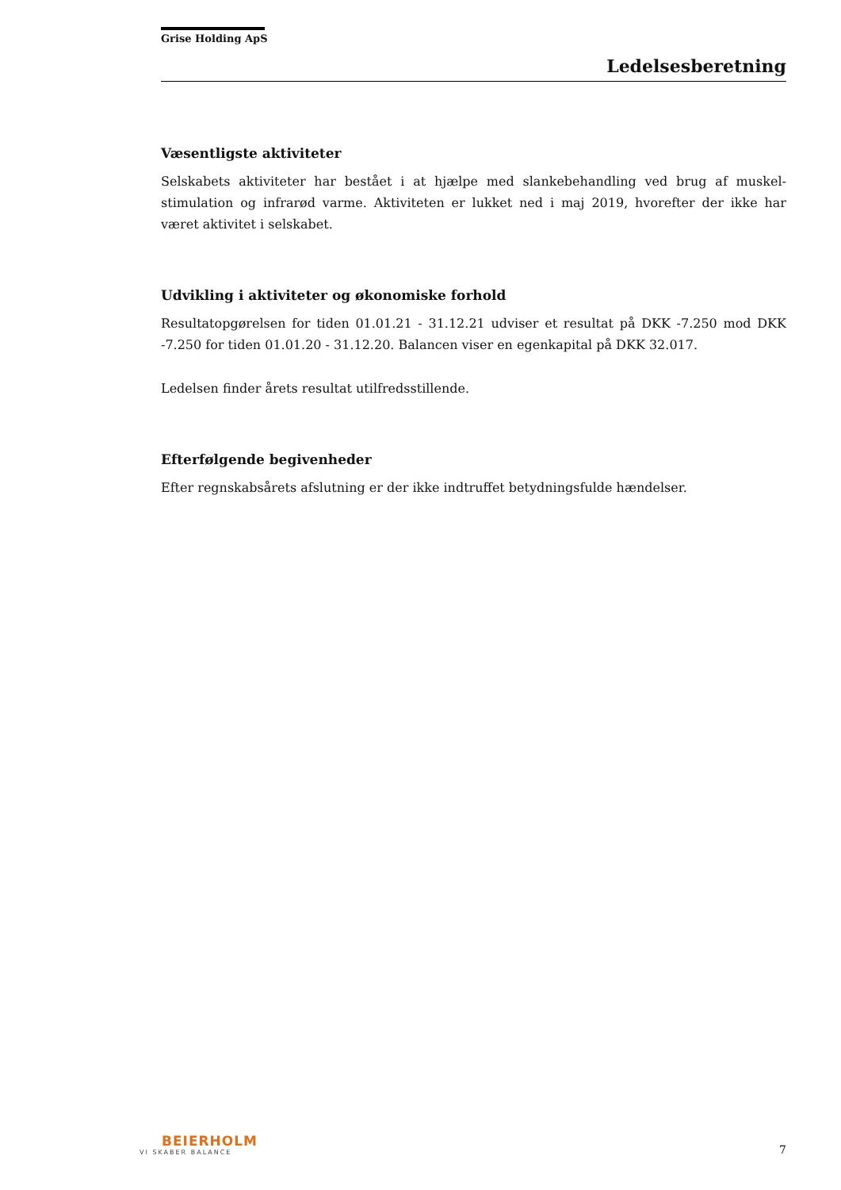Grise Holding ApS
Ledelsesberetning
Væsentligste aktiviteter
Selskabets aktiviteter har bestået i at hjælpe med slankebehandling ved brug af muskel-stimulation og infrarød varme. Aktiviteten er lukket ned i maj 2019, hvorefter der ikke har været aktivitet i selskabet.
Udvikling i aktiviteter og økonomiske forhold
Resultatopgørelsen for tiden 01.01.21 - 31.12.21 udviser et resultat på DKK -7.250 mod DKK -7.250 for tiden 01.01.20 - 31.12.20. Balancen viser en egenkapital på DKK 32.017.
Ledelsen finder årets resultat utilfredsstillende.
Efterfølgende begivenheder
Efter regnskabsårets afslutning er der ikke indtruffet betydningsfulde hændelser.
BEIERHOLM
VI SKABER BALANCE
7